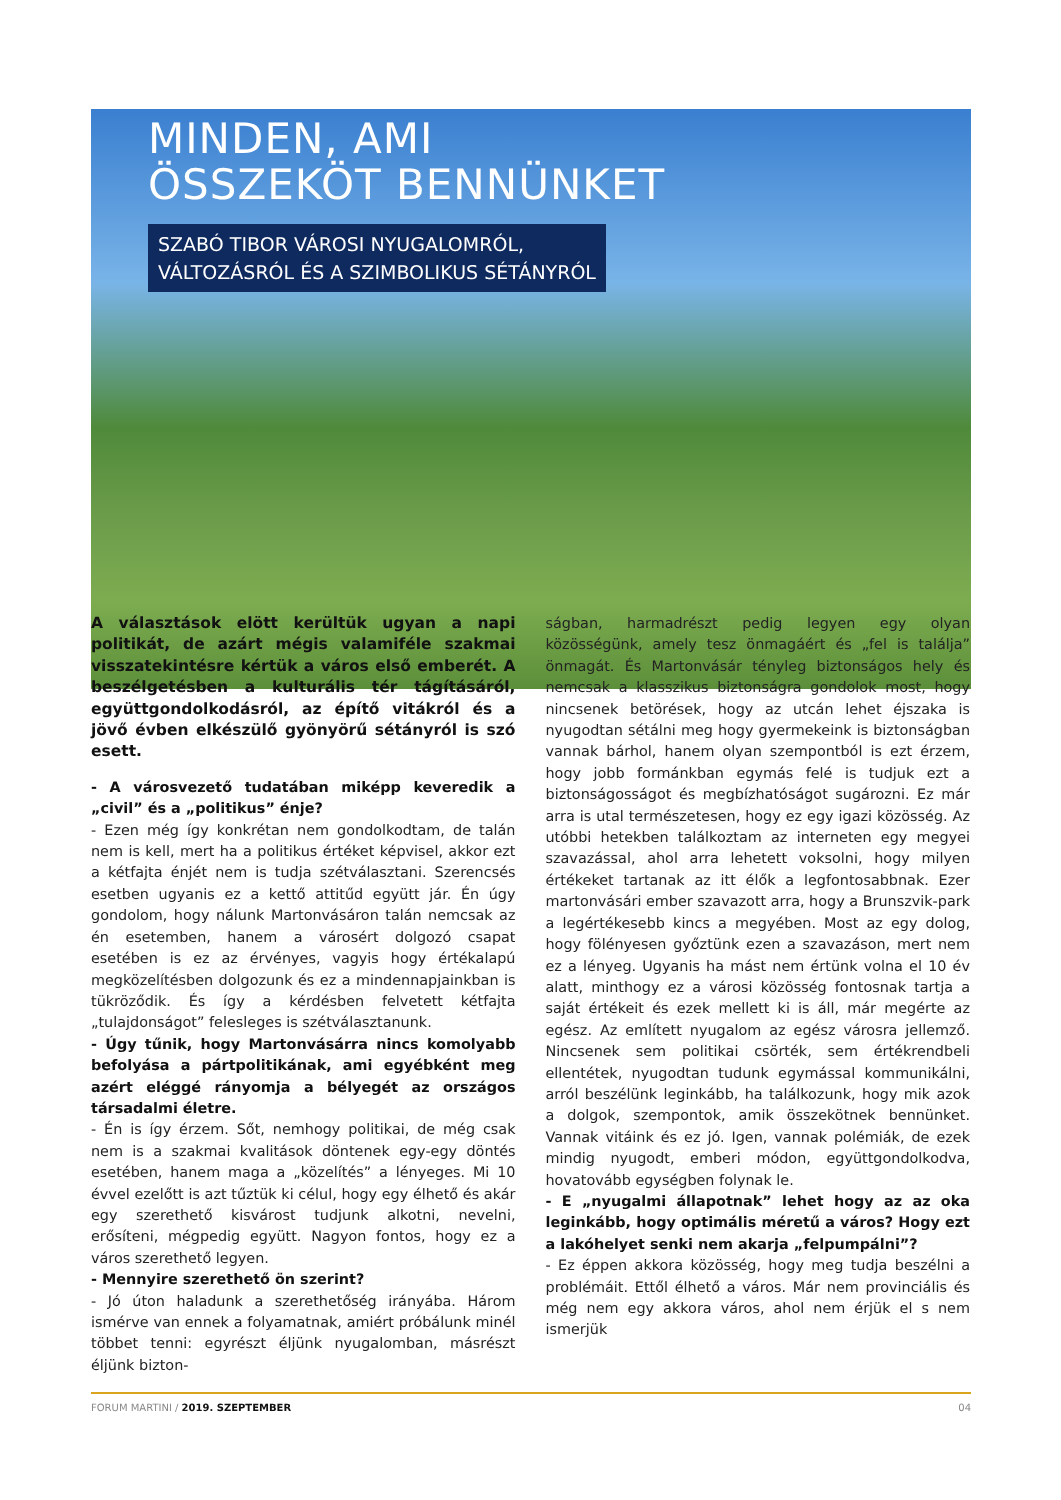MINDEN, AMI
ÖSSZEKÖT BENNÜNKET
SZABÓ TIBOR VÁROSI NYUGALOMRÓL,
VÁLTOZÁSRÓL ÉS A SZIMBOLIKUS SÉTÁNYRÓL
A választások elött kerültük ugyan a napi politikát, de azárt mégis valamiféle szakmai visszatekintésre kértük a város első emberét. A beszélgetésben a kulturális tér tágításáról, együttgondolkodásról, az építő vitákról és a jövő évben elkészülő gyönyörű sétányról is szó esett.
- A városvezető tudatában miképp keveredik a „civil” és a „politikus” énje?
- Ezen még így konkrétan nem gondolkodtam, de talán nem is kell, mert ha a politikus értéket képvisel, akkor ezt a kétfajta énjét nem is tudja szétválasztani. Szerencsés esetben ugyanis ez a kettő attitűd együtt jár. Én úgy gondolom, hogy nálunk Martonvásáron talán nemcsak az én esetemben, hanem a városért dolgozó csapat esetében is ez az érvényes, vagyis hogy értékalapú megközelítésben dolgozunk és ez a mindennapjainkban is tükröződik. És így a kérdésben felvetett kétfajta „tulajdonságot” felesleges is szétválasztanunk.
- Úgy tűnik, hogy Martonvásárra nincs komolyabb befolyása a pártpolitikának, ami egyébként meg azért eléggé rányomja a bélyegét az országos társadalmi életre.
- Én is így érzem. Sőt, nemhogy politikai, de még csak nem is a szakmai kvalitások döntenek egy-egy döntés esetében, hanem maga a „közelítés” a lényeges. Mi 10 évvel ezelőtt is azt tűztük ki célul, hogy egy élhető és akár egy szerethető kisvárost tudjunk alkotni, nevelni, erősíteni, mégpedig együtt. Nagyon fontos, hogy ez a város szerethető legyen.
- Mennyire szerethető ön szerint?
- Jó úton haladunk a szerethetőség irányába. Három ismérve van ennek a folyamatnak, amiért próbálunk minél többet tenni: egyrészt éljünk nyugalomban, másrészt éljünk bizton-
ságban, harmadrészt pedig legyen egy olyan közösségünk, amely tesz önmagáért és „fel is találja” önmagát. És Martonvásár tényleg biztonságos hely és nemcsak a klasszikus biztonságra gondolok most, hogy nincsenek betörések, hogy az utcán lehet éjszaka is nyugodtan sétálni meg hogy gyermekeink is biztonságban vannak bárhol, hanem olyan szempontból is ezt érzem, hogy jobb formánkban egymás felé is tudjuk ezt a biztonságosságot és megbízhatóságot sugározni. Ez már arra is utal természetesen, hogy ez egy igazi közösség. Az utóbbi hetekben találkoztam az interneten egy megyei szavazással, ahol arra lehetett voksolni, hogy milyen értékeket tartanak az itt élők a legfontosabbnak. Ezer martonvásári ember szavazott arra, hogy a Brunszvik-park a legértékesebb kincs a megyében. Most az egy dolog, hogy fölényesen győztünk ezen a szavazáson, mert nem ez a lényeg. Ugyanis ha mást nem értünk volna el 10 év alatt, minthogy ez a városi közösség fontosnak tartja a saját értékeit és ezek mellett ki is áll, már megérte az egész. Az említett nyugalom az egész városra jellemző. Nincsenek sem politikai csörték, sem értékrendbeli ellentétek, nyugodtan tudunk egymással kommunikálni, arról beszélünk leginkább, ha találkozunk, hogy mik azok a dolgok, szempontok, amik összekötnek bennünket. Vannak vitáink és ez jó. Igen, vannak polémiák, de ezek mindig nyugodt, emberi módon, együttgondolkodva, hovatovább egységben folynak le.
- E „nyugalmi állapotnak” lehet hogy az az oka leginkább, hogy optimális méretű a város? Hogy ezt a lakóhelyet senki nem akarja „felpumpálni”?
- Ez éppen akkora közösség, hogy meg tudja beszélni a problémáit. Ettől élhető a város. Már nem provinciális és még nem egy akkora város, ahol nem érjük el s nem ismerjük
FORUM MARTINI / 2019. SZEPTEMBER 04